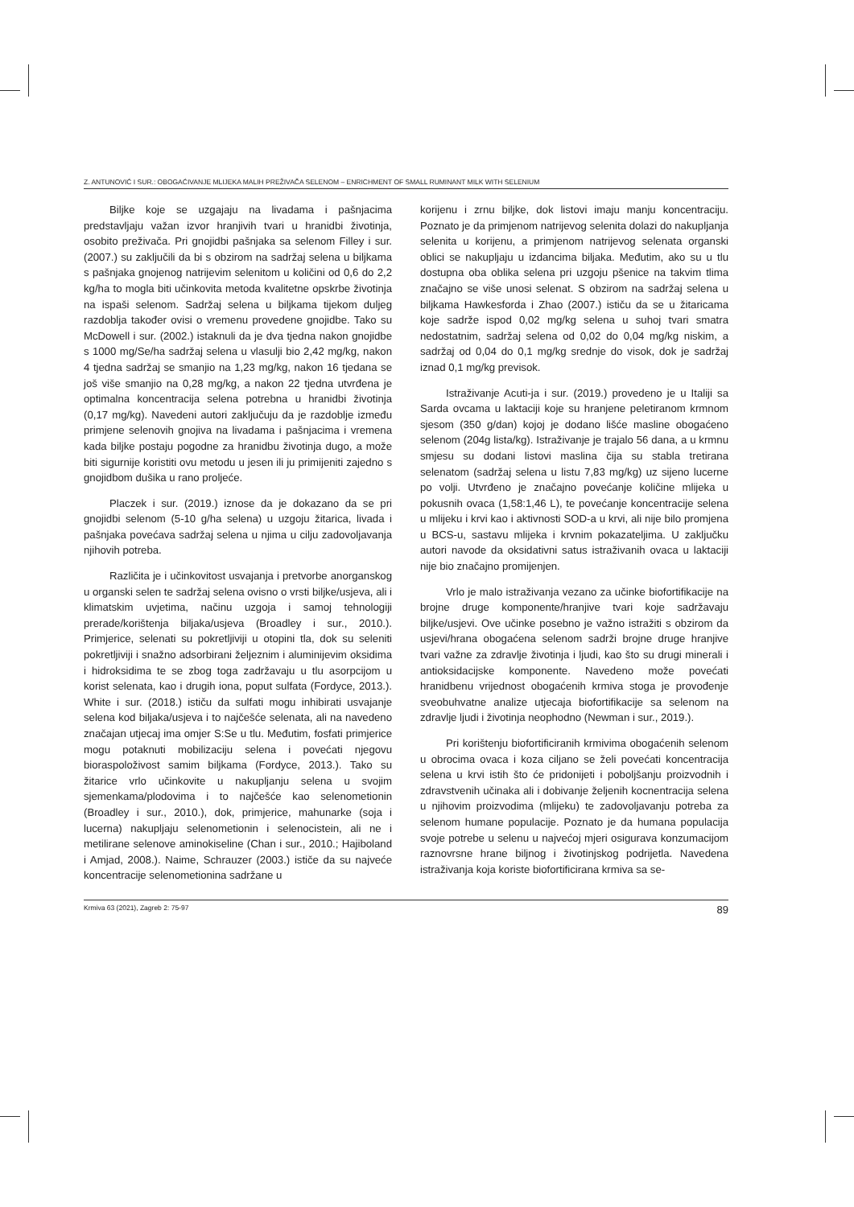Z. ANTUNOVIĆ I SUR.: OBOGAĆIVANJE MLIJEKA MALIH PREŽIVAČA SELENOM – ENRICHMENT OF SMALL RUMINANT MILK WITH SELENIUM
Biljke koje se uzgajaju na livadama i pašnjacima predstavljaju važan izvor hranjivih tvari u hranidbi životinja, osobito preživača. Pri gnojidbi pašnjaka sa selenom Filley i sur. (2007.) su zaključili da bi s obzirom na sadržaj selena u biljkama s pašnjaka gnojenog natrijevim selenitom u količini od 0,6 do 2,2 kg/ha to mogla biti učinkovita metoda kvalitetne opskrbe životinja na ispaši selenom. Sadržaj selena u biljkama tijekom duljeg razdoblja također ovisi o vremenu provedene gnojidbe. Tako su McDowell i sur. (2002.) istaknuli da je dva tjedna nakon gnojidbe s 1000 mg/Se/ha sadržaj selena u vlasulji bio 2,42 mg/kg, nakon 4 tjedna sadržaj se smanjio na 1,23 mg/kg, nakon 16 tjedana se još više smanjio na 0,28 mg/kg, a nakon 22 tjedna utvrđena je optimalna koncentracija selena potrebna u hranidbi životinja (0,17 mg/kg). Navedeni autori zaključuju da je razdoblje između primjene selenovih gnojiva na livadama i pašnjacima i vremena kada biljke postaju pogodne za hranidbu životinja dugo, a može biti sigurnije koristiti ovu metodu u jesen ili ju primijeniti zajedno s gnojidbom dušika u rano proljeće.
Placzek i sur. (2019.) iznose da je dokazano da se pri gnojidbi selenom (5-10 g/ha selena) u uzgoju žitarica, livada i pašnjaka povećava sadržaj selena u njima u cilju zadovoljavanja njihovih potreba.
Različita je i učinkovitost usvajanja i pretvorbe anorganskog u organski selen te sadržaj selena ovisno o vrsti biljke/usjeva, ali i klimatskim uvjetima, načinu uzgoja i samoj tehnologiji prerade/korištenja biljaka/usjeva (Broadley i sur., 2010.). Primjerice, selenati su pokretljiviji u otopini tla, dok su seleniti pokretljiviji i snažno adsorbirani željeznim i aluminijevim oksidima i hidroksidima te se zbog toga zadržavaju u tlu asorpcijom u korist selenata, kao i drugih iona, poput sulfata (Fordyce, 2013.). White i sur. (2018.) ističu da sulfati mogu inhibirati usvajanje selena kod biljaka/usjeva i to najčešće selenata, ali na navedeno značajan utjecaj ima omjer S:Se u tlu. Međutim, fosfati primjerice mogu potaknuti mobilizaciju selena i povećati njegovu bioraspoloživost samim biljkama (Fordyce, 2013.). Tako su žitarice vrlo učinkovite u nakupljanju selena u svojim sjemenkama/plodovima i to najčešće kao selenometionin (Broadley i sur., 2010.), dok, primjerice, mahunarke (soja i lucerna) nakupljaju selenometionin i selenocistein, ali ne i metilirane selenove aminokiseline (Chan i sur., 2010.; Hajiboland i Amjad, 2008.). Naime, Schrauzer (2003.) ističe da su najveće koncentracije selenometionina sadržane u
korijenu i zrnu biljke, dok listovi imaju manju koncentraciju. Poznato je da primjenom natrijevog selenita dolazi do nakupljanja selenita u korijenu, a primjenom natrijevog selenata organski oblici se nakupljaju u izdancima biljaka. Međutim, ako su u tlu dostupna oba oblika selena pri uzgoju pšenice na takvim tlima značajno se više unosi selenat. S obzirom na sadržaj selena u biljkama Hawkesforda i Zhao (2007.) ističu da se u žitaricama koje sadrže ispod 0,02 mg/kg selena u suhoj tvari smatra nedostatnim, sadržaj selena od 0,02 do 0,04 mg/kg niskim, a sadržaj od 0,04 do 0,1 mg/kg srednje do visok, dok je sadržaj iznad 0,1 mg/kg previsok.
Istraživanje Acuti-ja i sur. (2019.) provedeno je u Italiji sa Sarda ovcama u laktaciji koje su hranjene peletiranom krmnom sjesom (350 g/dan) kojoj je dodano lišće masline obogaćeno selenom (204g lista/kg). Istraživanje je trajalo 56 dana, a u krmnu smjesu su dodani listovi maslina čija su stabla tretirana selenatom (sadržaj selena u listu 7,83 mg/kg) uz sijeno lucerne po volji. Utvrđeno je značajno povećanje količine mlijeka u pokusnih ovaca (1,58:1,46 L), te povećanje koncentracije selena u mlijeku i krvi kao i aktivnosti SOD-a u krvi, ali nije bilo promjena u BCS-u, sastavu mlijeka i krvnim pokazateljima. U zaključku autori navode da oksidativni satus istraživanih ovaca u laktaciji nije bio značajno promijenjen.
Vrlo je malo istraživanja vezano za učinke biofortifikacije na brojne druge komponente/hranjive tvari koje sadržavaju biljke/usjevi. Ove učinke posebno je važno istražiti s obzirom da usjevi/hrana obogaćena selenom sadrži brojne druge hranjive tvari važne za zdravlje životinja i ljudi, kao što su drugi minerali i antioksidacijske komponente. Navedeno može povećati hranidbenu vrijednost obogaćenih krmiva stoga je provođenje sveobuhvatne analize utjecaja biofortifikacije sa selenom na zdravlje ljudi i životinja neophodno (Newman i sur., 2019.).
Pri korištenju biofortificiranih krmivima obogaćenih selenom u obrocima ovaca i koza ciljano se želi povećati koncentracija selena u krvi istih što će pridonijeti i poboljšanju proizvodnih i zdravstvenih učinaka ali i dobivanje željenih kocnentracija selena u njihovim proizvodima (mlijeku) te zadovoljavanju potreba za selenom humane populacije. Poznato je da humana populacija svoje potrebe u selenu u najvećoj mjeri osigurava konzumacijom raznovrsne hrane biljnog i životinjskog podrijetla. Navedena istraživanja koja koriste biofortificirana krmiva sa se-
Krmiva 63 (2021), Zagreb 2: 75-97 89